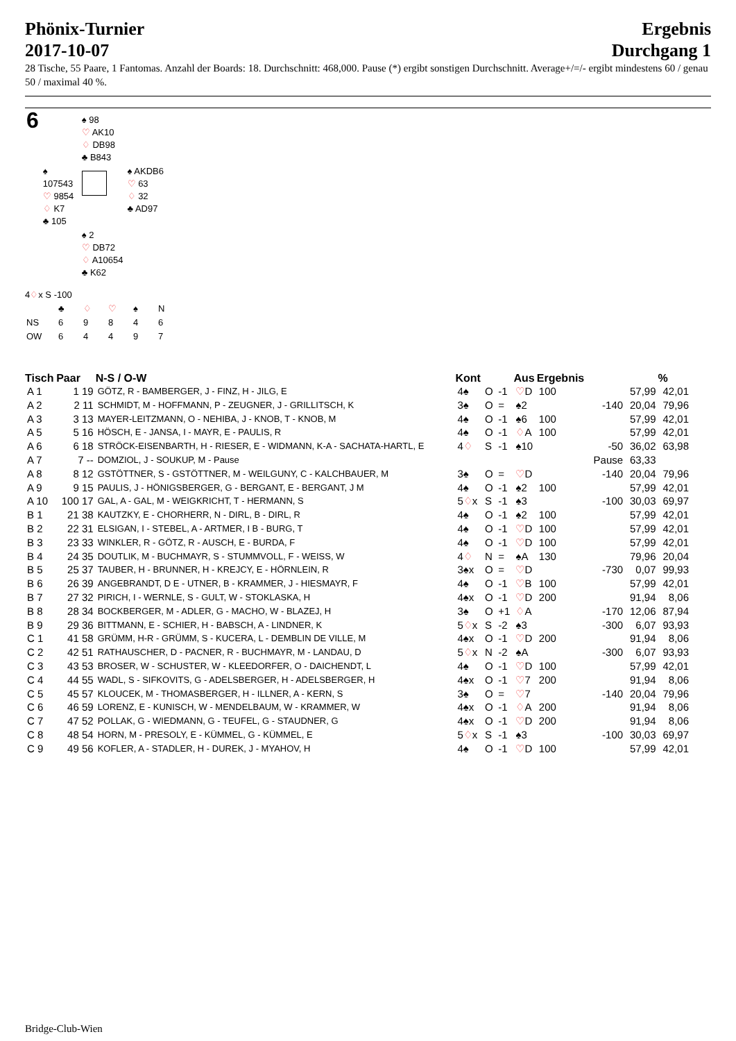Phönix-Turnier
2017-10-07
Ergebnis
Durchgang 1
28 Tische, 55 Paare, 1 Fantomas. Anzahl der Boards: 18. Durchschnitt: 468,000. Pause (*) ergibt sonstigen Durchschnitt. Average+/=/- ergibt mindestens 60 / genau 50 / maximal 40 %.
| 6 | | ♠ 98 ♡ AK10 ♢ DB98 ♣ B843 | |
| | ♠ 107543 ♡ 9854 ♢ K7 ♣ 105 | | ♠ AKDB6 ♡ 63 ♢ 32 ♣ AD97 |
| | | ♠ 2 ♡ DB72 ♢ A10654 ♣ K62 | |
4♢x S -100
| | ♣ | ♢ | ♡ | ♠ | N |
| NS | 6 | 9 | 8 | 4 | 6 |
| OW | 6 | 4 | 4 | 9 | 7 |
| Tisch | Paar | N-S / O-W | Kont | | | Aus | Ergebnis | | | % |
| --- | --- | --- | --- | --- | --- | --- | --- | --- | --- | --- |
| A 1 | 1 19 | GÖTZ, R - BAMBERGER, J - FINZ, H - JILG, E | 4♠ | O | -1 | ♡ D | 100 | | 57,99 | 42,01 |
| A 2 | 2 11 | SCHMIDT, M - HOFFMANN, P - ZEUGNER, J - GRILLITSCH, K | 3♠ | O | = | ♠2 | | -140 | 20,04 | 79,96 |
| A 3 | 3 13 | MAYER-LEITZMANN, O - NEHIBA, J - KNOB, T - KNOB, M | 4♠ | O | -1 | ♠6 | 100 | | 57,99 | 42,01 |
| A 5 | 5 16 | HÖSCH, E - JANSA, I - MAYR, E - PAULIS, R | 4♠ | O | -1 | ♢ A | 100 | | 57,99 | 42,01 |
| A 6 | 6 18 | STRÖCK-EISENBARTH, H - RIESER, E - WIDMANN, K-A - SACHATA-HARTL, E | 4 ♢ | S | -1 | ♠10 | | -50 | 36,02 | 63,98 |
| A 7 | 7 -- | DOMZIOL, J - SOUKUP, M - Pause | | | | | | Pause | 63,33 | |
| A 8 | 8 12 | GSTÖTTNER, S - GSTÖTTNER, M - WEILGUNY, C - KALCHBAUER, M | 3♠ | O | = | ♡ D | | -140 | 20,04 | 79,96 |
| A 9 | 9 15 | PAULIS, J - HÖNIGSBERGER, G - BERGANT, E - BERGANT, J M | 4♠ | O | -1 | ♠2 | 100 | | 57,99 | 42,01 |
| A 10 | 100 17 | GAL, A - GAL, M - WEIGKRICHT, T - HERMANN, S | 5 ♢ x | S | -1 | ♠3 | | -100 | 30,03 | 69,97 |
| B 1 | 21 38 | KAUTZKY, E - CHORHERR, N - DIRL, B - DIRL, R | 4♠ | O | -1 | ♠2 | 100 | | 57,99 | 42,01 |
| B 2 | 22 31 | ELSIGAN, I - STEBEL, A - ARTMER, I B - BURG, T | 4♠ | O | -1 | ♡ D | 100 | | 57,99 | 42,01 |
| B 3 | 23 33 | WINKLER, R - GÖTZ, R - AUSCH, E - BURDA, F | 4♠ | O | -1 | ♡ D | 100 | | 57,99 | 42,01 |
| B 4 | 24 35 | DOUTLIK, M - BUCHMAYR, S - STUMMVOLL, F - WEISS, W | 4 ♢ | N | = | ♠A | 130 | | 79,96 | 20,04 |
| B 5 | 25 37 | TAUBER, H - BRUNNER, H - KREJCY, E - HÖRNLEIN, R | 3♠x | O | = | ♡ D | | -730 | 0,07 | 99,93 |
| B 6 | 26 39 | ANGEBRANDT, D E - UTNER, B - KRAMMER, J - HIESMAYR, F | 4♠ | O | -1 | ♡ B | 100 | | 57,99 | 42,01 |
| B 7 | 27 32 | PIRICH, I - WERNLE, S - GULT, W - STOKLASKA, H | 4♠x | O | -1 | ♡ D | 200 | | 91,94 | 8,06 |
| B 8 | 28 34 | BOCKBERGER, M - ADLER, G - MACHO, W - BLAZEJ, H | 3♠ | O | +1 | ♢ A | | -170 | 12,06 | 87,94 |
| B 9 | 29 36 | BITTMANN, E - SCHIER, H - BABSCH, A - LINDNER, K | 5 ♢ x | S | -2 | ♠3 | | -300 | 6,07 | 93,93 |
| C 1 | 41 58 | GRÜMM, H-R - GRÜMM, S - KUCERA, L - DEMBLIN DE VILLE, M | 4♠x | O | -1 | ♡ D | 200 | | 91,94 | 8,06 |
| C 2 | 42 51 | RATHAUSCHER, D - PACNER, R - BUCHMAYR, M - LANDAU, D | 5 ♢ x | N | -2 | ♠A | | -300 | 6,07 | 93,93 |
| C 3 | 43 53 | BROSER, W - SCHUSTER, W - KLEEDORFER, O - DAICHENDT, L | 4♠ | O | -1 | ♡ D | 100 | | 57,99 | 42,01 |
| C 4 | 44 55 | WADL, S - SIFKOVITS, G - ADELSBERGER, H - ADELSBERGER, H | 4♠x | O | -1 | ♡ 7 | 200 | | 91,94 | 8,06 |
| C 5 | 45 57 | KLOUCEK, M - THOMASBERGER, H - ILLNER, A - KERN, S | 3♠ | O | = | ♡ 7 | | -140 | 20,04 | 79,96 |
| C 6 | 46 59 | LORENZ, E - KUNISCH, W - MENDELBAUM, W - KRAMMER, W | 4♠x | O | -1 | ♢ A | 200 | | 91,94 | 8,06 |
| C 7 | 47 52 | POLLAK, G - WIEDMANN, G - TEUFEL, G - STAUDNER, G | 4♠x | O | -1 | ♡ D | 200 | | 91,94 | 8,06 |
| C 8 | 48 54 | HORN, M - PRESOLY, E - KÜMMEL, G - KÜMMEL, E | 5 ♢ x | S | -1 | ♠3 | | -100 | 30,03 | 69,97 |
| C 9 | 49 56 | KOFLER, A - STADLER, H - DUREK, J - MYAHOV, H | 4♠ | O | -1 | ♡ D | 100 | | 57,99 | 42,01 |
Bridge-Club-Wien